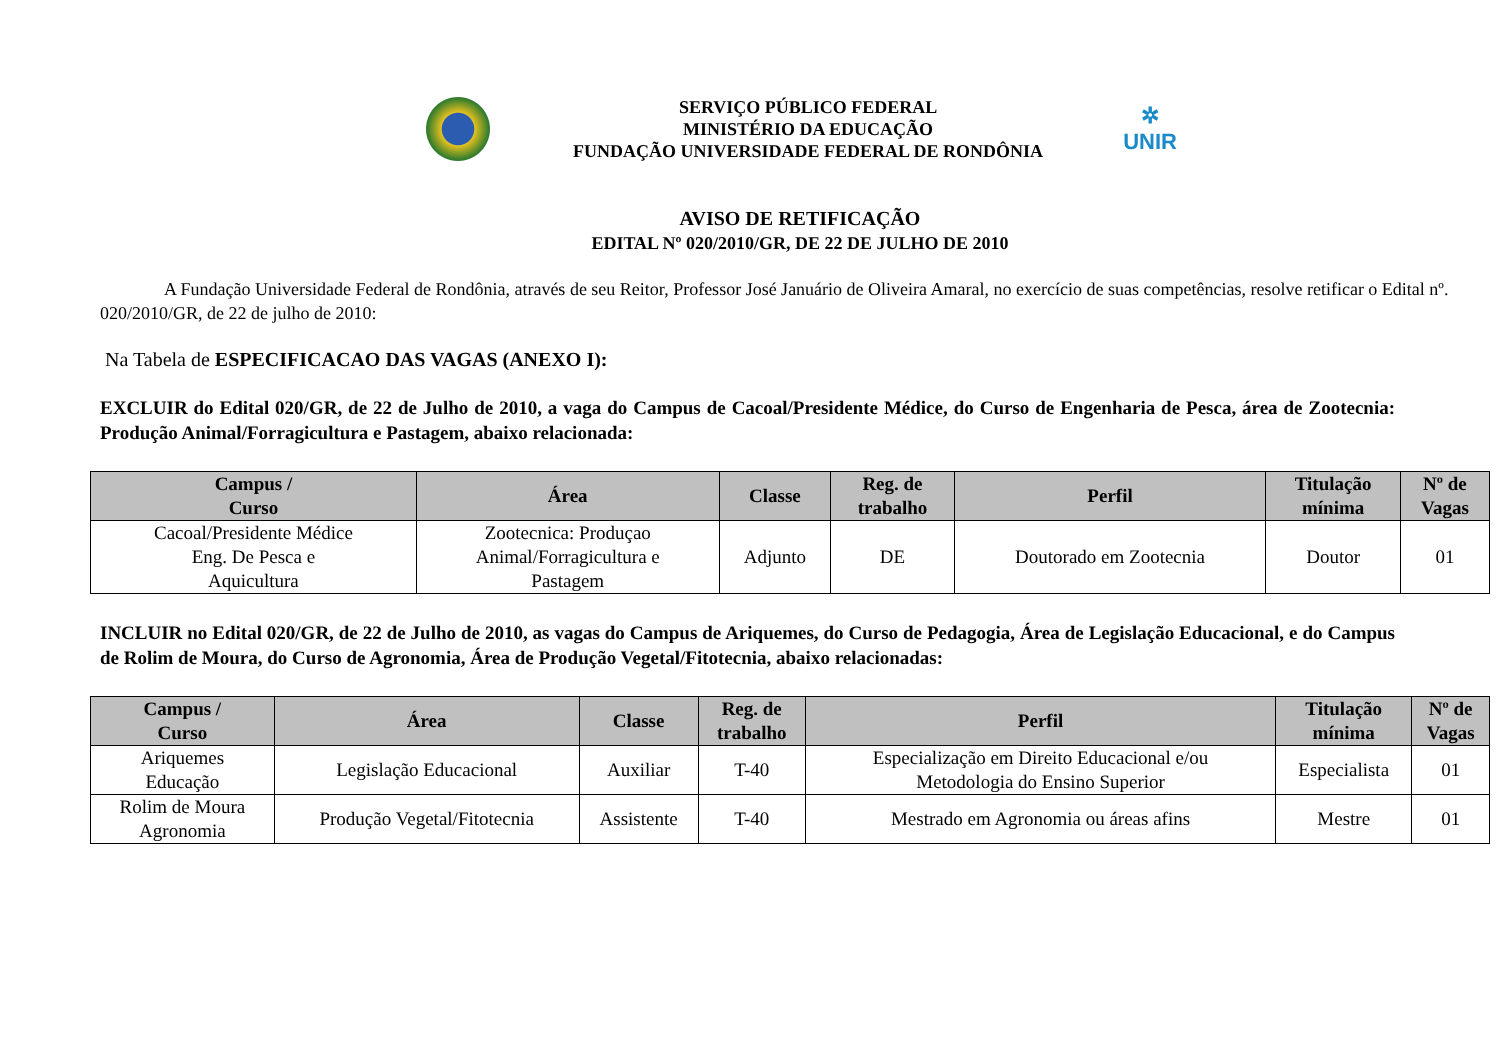SERVIÇO PÚBLICO FEDERAL
MINISTÉRIO DA EDUCAÇÃO
FUNDAÇÃO UNIVERSIDADE FEDERAL DE RONDÔNIA
✲
UNIR
AVISO DE RETIFICAÇÃO
EDITAL Nº 020/2010/GR, DE 22 DE JULHO DE 2010
A Fundação Universidade Federal de Rondônia, através de seu Reitor, Professor José Januário de Oliveira Amaral, no exercício de suas competências, resolve retificar o Edital nº. 020/2010/GR, de 22 de julho de 2010:
Na Tabela de ESPECIFICACAO DAS VAGAS (ANEXO I):
EXCLUIR do Edital 020/GR, de 22 de Julho de 2010, a vaga do Campus de Cacoal/Presidente Médice, do Curso de Engenharia de Pesca, área de Zootecnia: Produção Animal/Forragicultura e Pastagem, abaixo relacionada:
| Campus / Curso | Área | Classe | Reg. de trabalho | Perfil | Titulação mínima | Nº de Vagas |
| --- | --- | --- | --- | --- | --- | --- |
| Cacoal/Presidente Médice Eng. De Pesca e Aquicultura | Zootecnica: Produçao Animal/Forragicultura e Pastagem | Adjunto | DE | Doutorado em Zootecnia | Doutor | 01 |
INCLUIR no Edital 020/GR, de 22 de Julho de 2010, as vagas do Campus de Ariquemes, do Curso de Pedagogia, Área de Legislação Educacional, e do Campus de Rolim de Moura, do Curso de Agronomia, Área de Produção Vegetal/Fitotecnia, abaixo relacionadas:
| Campus / Curso | Área | Classe | Reg. de trabalho | Perfil | Titulação mínima | Nº de Vagas |
| --- | --- | --- | --- | --- | --- | --- |
| Ariquemes Educação | Legislação Educacional | Auxiliar | T-40 | Especialização em Direito Educacional e/ou Metodologia do Ensino Superior | Especialista | 01 |
| Rolim de Moura Agronomia | Produção Vegetal/Fitotecnia | Assistente | T-40 | Mestrado em Agronomia ou áreas afins | Mestre | 01 |